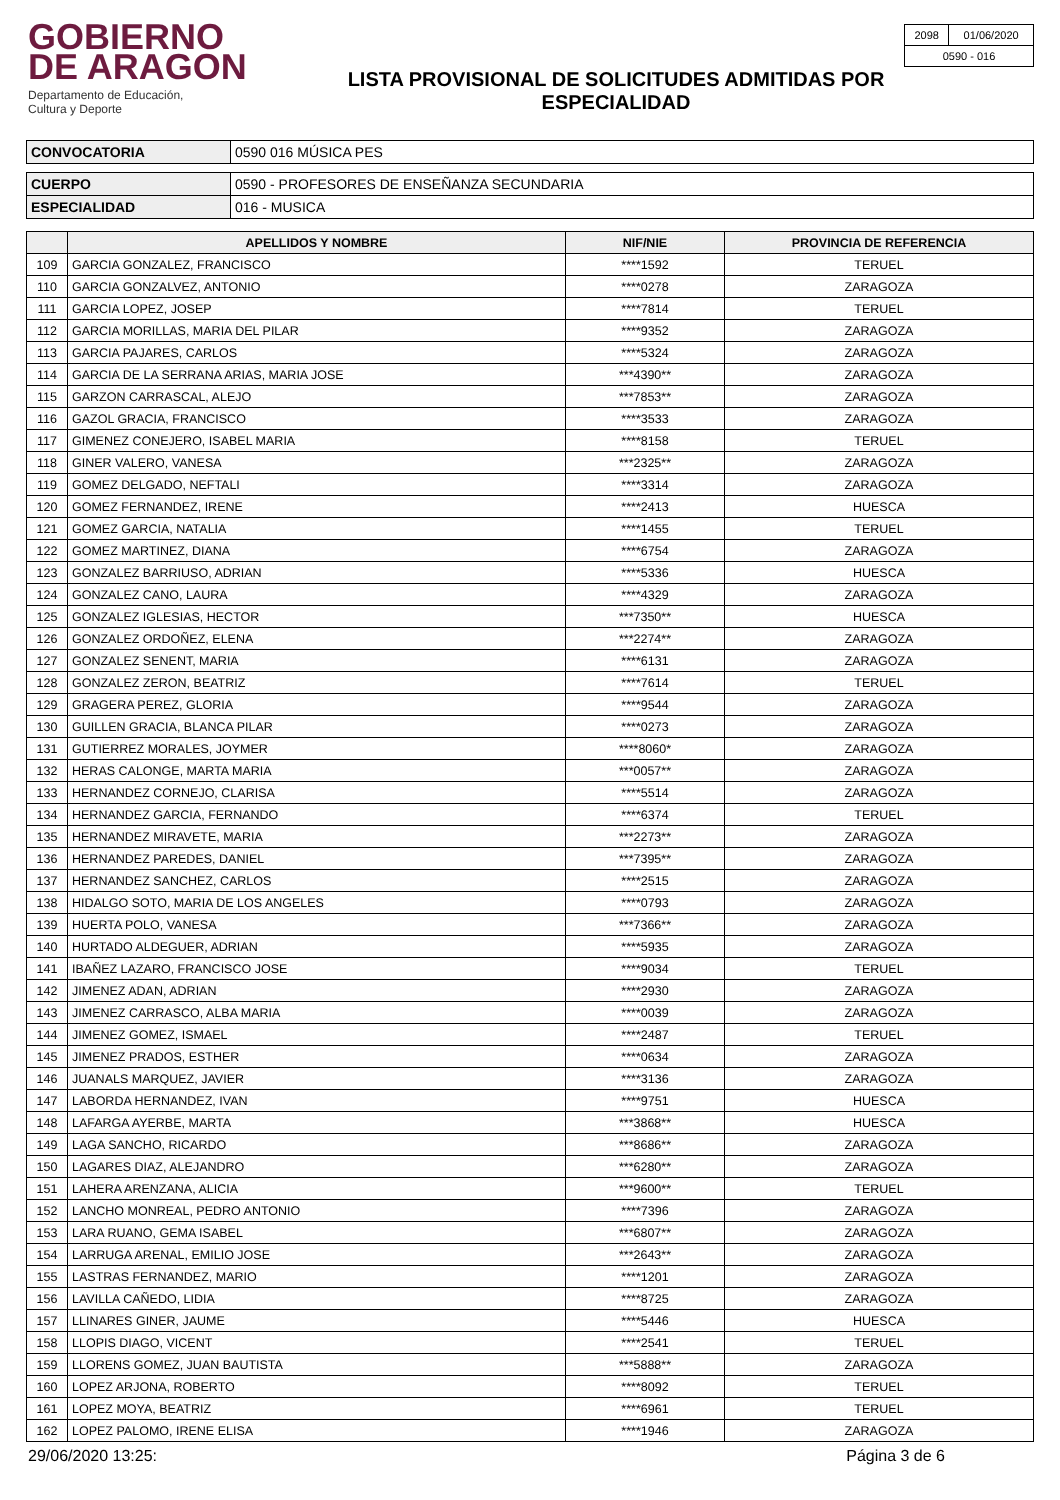GOBIERNO
DE ARAGON
Departamento de Educación,
Cultura y Deporte
LISTA PROVISIONAL DE SOLICITUDES ADMITIDAS POR
ESPECIALIDAD
| 2098 | 01/06/2020 |
| 0590 - 016 | |
| CONVOCATORIA | 0590 016 MÚSICA PES |
| CUERPO | 0590 - PROFESORES DE ENSEÑANZA SECUNDARIA |
| ESPECIALIDAD | 016 - MUSICA |
| | APELLIDOS Y NOMBRE | NIF/NIE | PROVINCIA DE REFERENCIA |
| --- | --- | --- | --- |
| 109 | GARCIA GONZALEZ, FRANCISCO | ****1592 | TERUEL |
| 110 | GARCIA GONZALVEZ, ANTONIO | ****0278 | ZARAGOZA |
| 111 | GARCIA LOPEZ, JOSEP | ****7814 | TERUEL |
| 112 | GARCIA MORILLAS, MARIA DEL PILAR | ****9352 | ZARAGOZA |
| 113 | GARCIA PAJARES, CARLOS | ****5324 | ZARAGOZA |
| 114 | GARCIA DE LA SERRANA ARIAS, MARIA JOSE | ***4390** | ZARAGOZA |
| 115 | GARZON CARRASCAL, ALEJO | ***7853** | ZARAGOZA |
| 116 | GAZOL GRACIA, FRANCISCO | ****3533 | ZARAGOZA |
| 117 | GIMENEZ CONEJERO, ISABEL MARIA | ****8158 | TERUEL |
| 118 | GINER VALERO, VANESA | ***2325** | ZARAGOZA |
| 119 | GOMEZ DELGADO, NEFTALI | ****3314 | ZARAGOZA |
| 120 | GOMEZ FERNANDEZ, IRENE | ****2413 | HUESCA |
| 121 | GOMEZ GARCIA, NATALIA | ****1455 | TERUEL |
| 122 | GOMEZ MARTINEZ, DIANA | ****6754 | ZARAGOZA |
| 123 | GONZALEZ BARRIUSO, ADRIAN | ****5336 | HUESCA |
| 124 | GONZALEZ CANO, LAURA | ****4329 | ZARAGOZA |
| 125 | GONZALEZ IGLESIAS, HECTOR | ***7350** | HUESCA |
| 126 | GONZALEZ ORDOÑEZ, ELENA | ***2274** | ZARAGOZA |
| 127 | GONZALEZ SENENT, MARIA | ****6131 | ZARAGOZA |
| 128 | GONZALEZ ZERON, BEATRIZ | ****7614 | TERUEL |
| 129 | GRAGERA PEREZ, GLORIA | ****9544 | ZARAGOZA |
| 130 | GUILLEN GRACIA, BLANCA PILAR | ****0273 | ZARAGOZA |
| 131 | GUTIERREZ MORALES, JOYMER | ****8060* | ZARAGOZA |
| 132 | HERAS CALONGE, MARTA MARIA | ***0057** | ZARAGOZA |
| 133 | HERNANDEZ CORNEJO, CLARISA | ****5514 | ZARAGOZA |
| 134 | HERNANDEZ GARCIA, FERNANDO | ****6374 | TERUEL |
| 135 | HERNANDEZ MIRAVETE, MARIA | ***2273** | ZARAGOZA |
| 136 | HERNANDEZ PAREDES, DANIEL | ***7395** | ZARAGOZA |
| 137 | HERNANDEZ SANCHEZ, CARLOS | ****2515 | ZARAGOZA |
| 138 | HIDALGO SOTO, MARIA DE LOS ANGELES | ****0793 | ZARAGOZA |
| 139 | HUERTA POLO, VANESA | ***7366** | ZARAGOZA |
| 140 | HURTADO ALDEGUER, ADRIAN | ****5935 | ZARAGOZA |
| 141 | IBAÑEZ LAZARO, FRANCISCO JOSE | ****9034 | TERUEL |
| 142 | JIMENEZ ADAN, ADRIAN | ****2930 | ZARAGOZA |
| 143 | JIMENEZ CARRASCO, ALBA MARIA | ****0039 | ZARAGOZA |
| 144 | JIMENEZ GOMEZ, ISMAEL | ****2487 | TERUEL |
| 145 | JIMENEZ PRADOS, ESTHER | ****0634 | ZARAGOZA |
| 146 | JUANALS MARQUEZ, JAVIER | ****3136 | ZARAGOZA |
| 147 | LABORDA HERNANDEZ, IVAN | ****9751 | HUESCA |
| 148 | LAFARGA AYERBE, MARTA | ***3868** | HUESCA |
| 149 | LAGA SANCHO, RICARDO | ***8686** | ZARAGOZA |
| 150 | LAGARES DIAZ, ALEJANDRO | ***6280** | ZARAGOZA |
| 151 | LAHERA ARENZANA, ALICIA | ***9600** | TERUEL |
| 152 | LANCHO MONREAL, PEDRO ANTONIO | ****7396 | ZARAGOZA |
| 153 | LARA RUANO, GEMA ISABEL | ***6807** | ZARAGOZA |
| 154 | LARRUGA ARENAL, EMILIO JOSE | ***2643** | ZARAGOZA |
| 155 | LASTRAS FERNANDEZ, MARIO | ****1201 | ZARAGOZA |
| 156 | LAVILLA CAÑEDO, LIDIA | ****8725 | ZARAGOZA |
| 157 | LLINARES GINER, JAUME | ****5446 | HUESCA |
| 158 | LLOPIS DIAGO, VICENT | ****2541 | TERUEL |
| 159 | LLORENS GOMEZ, JUAN BAUTISTA | ***5888** | ZARAGOZA |
| 160 | LOPEZ ARJONA, ROBERTO | ****8092 | TERUEL |
| 161 | LOPEZ MOYA, BEATRIZ | ****6961 | TERUEL |
| 162 | LOPEZ PALOMO, IRENE ELISA | ****1946 | ZARAGOZA |
29/06/2020 13:25: Página 3 de 6